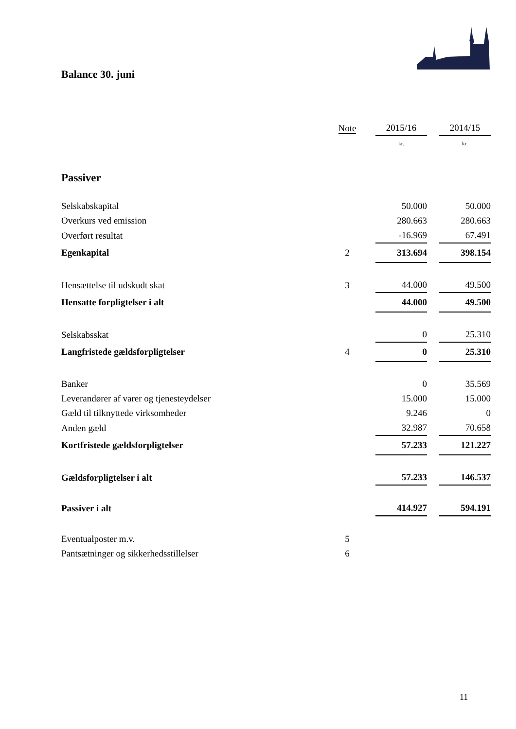Balance 30. juni
| | Note | 2015/16 | | 2014/15 |
| --- | --- | --- | --- | --- |
| | | kr. | | kr. |
| Passiver | | | | |
| Selskabskapital | | 50.000 | | 50.000 |
| Overkurs ved emission | | 280.663 | | 280.663 |
| Overført resultat | | -16.969 | | 67.491 |
| Egenkapital | 2 | 313.694 | | 398.154 |
| Hensættelse til udskudt skat | 3 | 44.000 | | 49.500 |
| Hensatte forpligtelser i alt | | 44.000 | | 49.500 |
| Selskabsskat | | 0 | | 25.310 |
| Langfristede gældsforpligtelser | 4 | 0 | | 25.310 |
| Banker | | 0 | | 35.569 |
| Leverandører af varer og tjenesteydelser | | 15.000 | | 15.000 |
| Gæld til tilknyttede virksomheder | | 9.246 | | 0 |
| Anden gæld | | 32.987 | | 70.658 |
| Kortfristede gældsforpligtelser | | 57.233 | | 121.227 |
| Gældsforpligtelser i alt | | 57.233 | | 146.537 |
| Passiver i alt | | 414.927 | | 594.191 |
| Eventualposter m.v. | 5 | | | |
| Pantsætninger og sikkerhedsstillelser | 6 | | | |
11